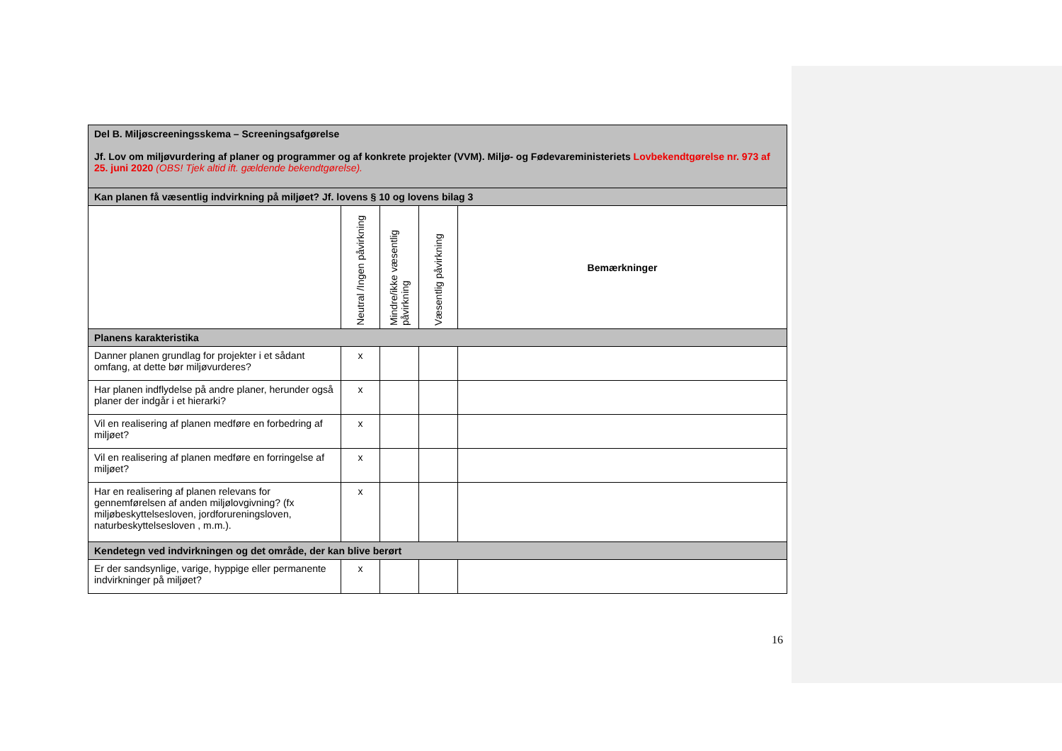| Del B. Miljøscreeningsskema – Screeningsafgørelse Jf. Lov om miljøvurdering af planer og programmer og af konkrete projekter (VVM). Miljø- og Fødevareministeriets Lovbekendtgørelse nr. 973 af 25. juni 2020 (OBS! Tjek altid ift. gældende bekendtgørelse). | | | | |
| Kan planen få væsentlig indvirkning på miljøet? Jf. lovens § 10 og lovens bilag 3 | | | | |
| | Neutral /Ingen påvirkning | Mindre/ikke væsentlig påvirkning | Væsentlig påvirkning | Bemærkninger |
| Planens karakteristika | | | | |
| Danner planen grundlag for projekter i et sådant omfang, at dette bør miljøvurderes? | x | | | |
| Har planen indflydelse på andre planer, herunder også planer der indgår i et hierarki? | x | | | |
| Vil en realisering af planen medføre en forbedring af miljøet? | x | | | |
| Vil en realisering af planen medføre en forringelse af miljøet? | x | | | |
| Har en realisering af planen relevans for gennemførelsen af anden miljølovgivning? (fx miljøbeskyttelsesloven, jordforureningsloven, naturbeskyttelsesloven , m.m.). | x | | | |
| Kendetegn ved indvirkningen og det område, der kan blive berørt | | | | |
| Er der sandsynlige, varige, hyppige eller permanente indvirkninger på miljøet? | x | | | |
16